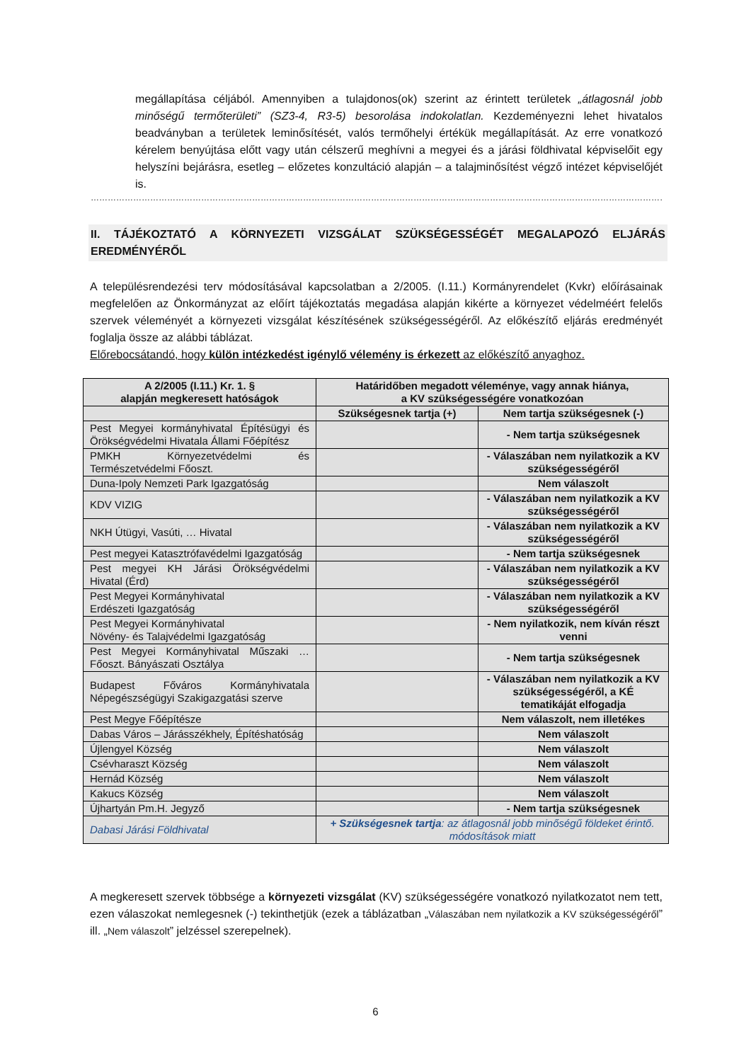megállapítása céljából. Amennyiben a tulajdonos(ok) szerint az érintett területek „átlagosnál jobb minőségű termőterületi” (SZ3-4, R3-5) besorolása indokolatlan. Kezdeményezni lehet hivatalos beadványban a területek leminősítését, valós termőhelyi értékük megállapítását. Az erre vonatkozó kérelem benyújtása előtt vagy után célszerű meghívni a megyei és a járási földhivatal képviselőit egy helyszíni bejárásra, esetleg – előzetes konzultáció alapján – a talajminősítést végző intézet képviselőjét is.
……………………………………………………………………………………………………………………………………………………………………………………
II. TÁJÉKOZTATÓ A KÖRNYEZETI VIZSGÁLAT SZÜKSÉGESSÉGÉT MEGALAPOZÓ ELJÁRÁS EREDMÉNYÉRŐL
A településrendezési terv módosításával kapcsolatban a 2/2005. (I.11.) Kormányrendelet (Kvkr) előírásainak megfelelően az Önkormányzat az előírt tájékoztatás megadása alapján kikérte a környezet védelméért felelős szervek véleményét a környezeti vizsgálat készítésének szükségességéről. Az előkészítő eljárás eredményét foglalja össze az alábbi táblázat.
Előrebocsátandó, hogy külön intézkedést igénylő vélemény is érkezett az előkészítő anyaghoz.
| A 2/2005 (I.11.) Kr. 1. § alapján megkeresett hatóságok | Határidőben megadott véleménye, vagy annak hiánya, a KV szükségességére vonatkozóan | |
| --- | --- | --- |
| | Szükségesnek tartja (+) | Nem tartja szükségesnek (-) |
| Pest Megyei kormányhivatal Építésügyi és Örökségvédelmi Hivatala Állami Főépítész | | - Nem tartja szükségesnek |
| PMKH Környezetvédelmi és Természetvédelmi Főoszt. | | - Válaszában nem nyilatkozik a KV szükségességéről |
| Duna-Ipoly Nemzeti Park Igazgatóság | | Nem válaszolt |
| KDV VIZIG | | - Válaszában nem nyilatkozik a KV szükségességéről |
| NKH Útügyi, Vasúti, … Hivatal | | - Válaszában nem nyilatkozik a KV szükségességéről |
| Pest megyei Katasztrófavédelmi Igazgatóság | | - Nem tartja szükségesnek |
| Pest megyei KH Járási Örökségvédelmi Hivatal (Érd) | | - Válaszában nem nyilatkozik a KV szükségességéről |
| Pest Megyei Kormányhivatal Erdészeti Igazgatóság | | - Válaszában nem nyilatkozik a KV szükségességéről |
| Pest Megyei Kormányhivatal Növény- és Talajvédelmi Igazgatóság | | - Nem nyilatkozik, nem kíván részt venni |
| Pest Megyei Kormányhivatal Műszaki … Főoszt. Bányászati Osztálya | | - Nem tartja szükségesnek |
| Budapest Főváros Kormányhivatala Népegészségügyi Szakigazgatási szerve | | - Válaszában nem nyilatkozik a KV szükségességéről, a KÉ tematikáját elfogadja |
| Pest Megye Főépítésze | | Nem válaszolt, nem illetékes |
| Dabas Város – Járásszékhely, Építéshatóság | | Nem válaszolt |
| Újlengyel Község | | Nem válaszolt |
| Csévharaszt Község | | Nem válaszolt |
| Hernád Község | | Nem válaszolt |
| Kakucs Község | | Nem válaszolt |
| Újhartyán Pm.H. Jegyző | | - Nem tartja szükségesnek |
| Dabasi Járási Földhivatal | + Szükségesnek tartja : az átlagosnál jobb minőségű földeket érintő. módosítások miatt | |
A megkeresett szervek többsége a környezeti vizsgálat (KV) szükségességére vonatkozó nyilatkozatot nem tett, ezen válaszokat nemlegesnek (-) tekinthetjük (ezek a táblázatban „Válaszában nem nyilatkozik a KV szükségességéről” ill. „Nem válaszolt” jelzéssel szerepelnek).
6